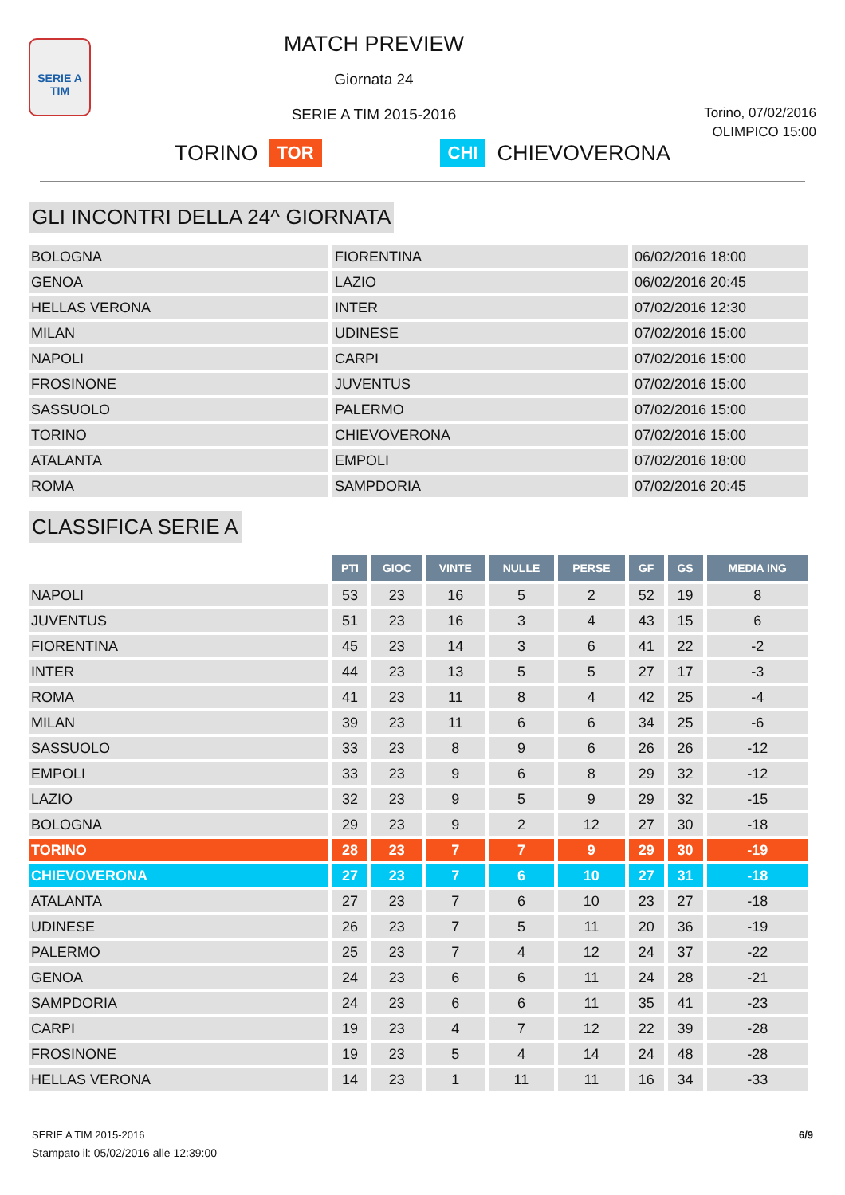SERIE A
TIM
MATCH PREVIEW
Giornata 24
SERIE A TIM 2015-2016
Torino, 07/02/2016
OLIMPICO 15:00
TORINO TOR CHI CHIEVOVERONA
GLI INCONTRI DELLA 24^ GIORNATA
| BOLOGNA | FIORENTINA | 06/02/2016 18:00 |
| GENOA | LAZIO | 06/02/2016 20:45 |
| HELLAS VERONA | INTER | 07/02/2016 12:30 |
| MILAN | UDINESE | 07/02/2016 15:00 |
| NAPOLI | CARPI | 07/02/2016 15:00 |
| FROSINONE | JUVENTUS | 07/02/2016 15:00 |
| SASSUOLO | PALERMO | 07/02/2016 15:00 |
| TORINO | CHIEVOVERONA | 07/02/2016 15:00 |
| ATALANTA | EMPOLI | 07/02/2016 18:00 |
| ROMA | SAMPDORIA | 07/02/2016 20:45 |
CLASSIFICA SERIE A
| | PTI | GIOC | VINTE | NULLE | PERSE | GF | GS | MEDIA ING |
| NAPOLI | 53 | 23 | 16 | 5 | 2 | 52 | 19 | 8 |
| JUVENTUS | 51 | 23 | 16 | 3 | 4 | 43 | 15 | 6 |
| FIORENTINA | 45 | 23 | 14 | 3 | 6 | 41 | 22 | -2 |
| INTER | 44 | 23 | 13 | 5 | 5 | 27 | 17 | -3 |
| ROMA | 41 | 23 | 11 | 8 | 4 | 42 | 25 | -4 |
| MILAN | 39 | 23 | 11 | 6 | 6 | 34 | 25 | -6 |
| SASSUOLO | 33 | 23 | 8 | 9 | 6 | 26 | 26 | -12 |
| EMPOLI | 33 | 23 | 9 | 6 | 8 | 29 | 32 | -12 |
| LAZIO | 32 | 23 | 9 | 5 | 9 | 29 | 32 | -15 |
| BOLOGNA | 29 | 23 | 9 | 2 | 12 | 27 | 30 | -18 |
| TORINO | 28 | 23 | 7 | 7 | 9 | 29 | 30 | -19 |
| CHIEVOVERONA | 27 | 23 | 7 | 6 | 10 | 27 | 31 | -18 |
| ATALANTA | 27 | 23 | 7 | 6 | 10 | 23 | 27 | -18 |
| UDINESE | 26 | 23 | 7 | 5 | 11 | 20 | 36 | -19 |
| PALERMO | 25 | 23 | 7 | 4 | 12 | 24 | 37 | -22 |
| GENOA | 24 | 23 | 6 | 6 | 11 | 24 | 28 | -21 |
| SAMPDORIA | 24 | 23 | 6 | 6 | 11 | 35 | 41 | -23 |
| CARPI | 19 | 23 | 4 | 7 | 12 | 22 | 39 | -28 |
| FROSINONE | 19 | 23 | 5 | 4 | 14 | 24 | 48 | -28 |
| HELLAS VERONA | 14 | 23 | 1 | 11 | 11 | 16 | 34 | -33 |
SERIE A TIM 2015-2016
Stampato il: 05/02/2016 alle 12:39:00
6/9